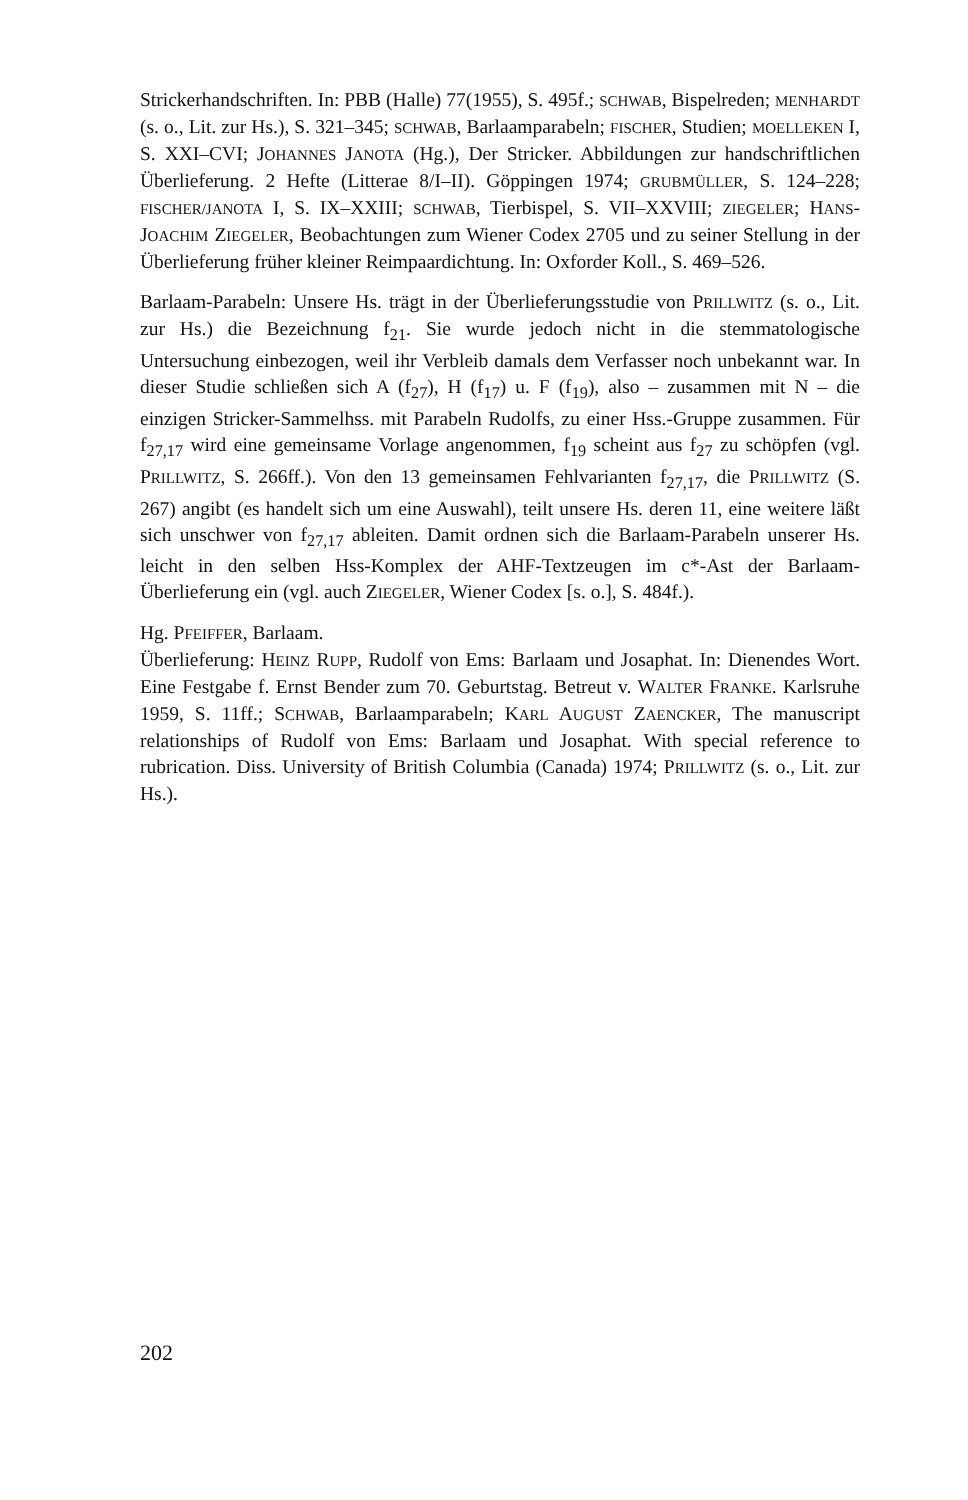Strickerhandschriften. In: PBB (Halle) 77(1955), S. 495f.; SCHWAB, Bispelreden; MENHARDT (s. o., Lit. zur Hs.), S. 321–345; SCHWAB, Barlaamparabeln; FISCHER, Studien; MOELLEKEN I, S. XXI–CVI; JOHANNES JANOTA (Hg.), Der Stricker. Abbildungen zur handschriftlichen Überlieferung. 2 Hefte (Litterae 8/I–II). Göppingen 1974; GRUBMÜLLER, S. 124–228; FISCHER/JANOTA I, S. IX–XXIII; SCHWAB, Tierbispel, S. VII–XXVIII; ZIEGELER; HANS-JOACHIM ZIEGELER, Beobachtungen zum Wiener Codex 2705 und zu seiner Stellung in der Überlieferung früher kleiner Reimpaardichtung. In: Oxforder Koll., S. 469–526.
Barlaam-Parabeln: Unsere Hs. trägt in der Überlieferungsstudie von PRILLWITZ (s. o., Lit. zur Hs.) die Bezeichnung f<sub>21</sub>. Sie wurde jedoch nicht in die stemmatologische Untersuchung einbezogen, weil ihr Verbleib damals dem Verfasser noch unbekannt war. In dieser Studie schließen sich A (f<sub>27</sub>), H (f<sub>17</sub>) u. F (f<sub>19</sub>), also – zusammen mit N – die einzigen Stricker-Sammelhss. mit Parabeln Rudolfs, zu einer Hss.-Gruppe zusammen. Für f<sub>27,17</sub> wird eine gemeinsame Vorlage angenommen, f<sub>19</sub> scheint aus f<sub>27</sub> zu schöpfen (vgl. PRILLWITZ, S. 266ff.). Von den 13 gemeinsamen Fehlvarianten f<sub>27,17</sub>, die PRILLWITZ (S. 267) angibt (es handelt sich um eine Auswahl), teilt unsere Hs. deren 11, eine weitere läßt sich unschwer von f<sub>27,17</sub> ableiten. Damit ordnen sich die Barlaam-Parabeln unserer Hs. leicht in den selben Hss-Komplex der AHF-Textzeugen im c*-Ast der Barlaam-Überlieferung ein (vgl. auch ZIEGELER, Wiener Codex [s. o.], S. 484f.).
Hg. PFEIFFER, Barlaam.
Überlieferung: HEINZ RUPP, Rudolf von Ems: Barlaam und Josaphat. In: Dienendes Wort. Eine Festgabe f. Ernst Bender zum 70. Geburtstag. Betreut v. WALTER FRANKE. Karlsruhe 1959, S. 11ff.; SCHWAB, Barlaamparabeln; KARL AUGUST ZAENCKER, The manuscript relationships of Rudolf von Ems: Barlaam und Josaphat. With special reference to rubrication. Diss. University of British Columbia (Canada) 1974; PRILLWITZ (s. o., Lit. zur Hs.).
202